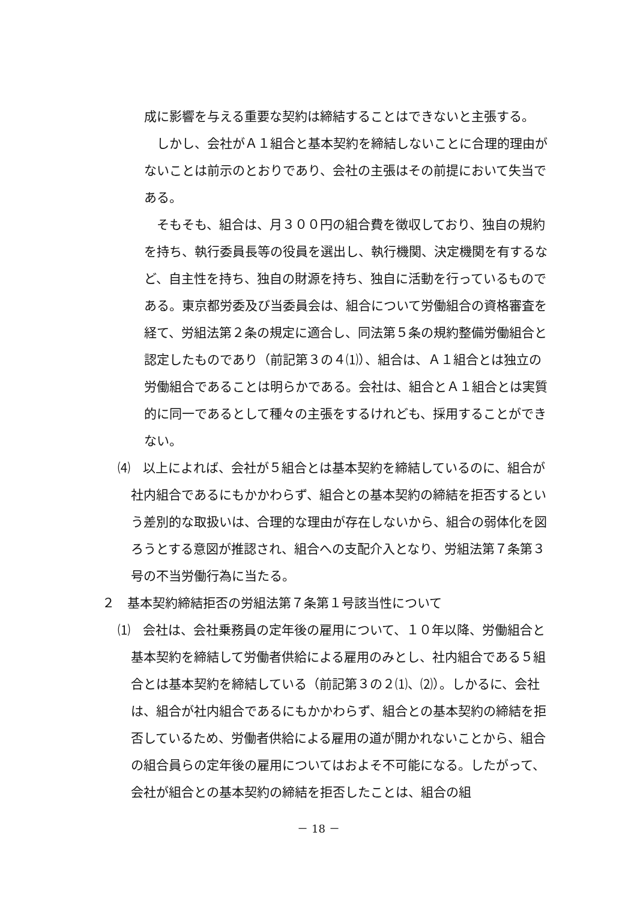成に影響を与える重要な契約は締結することはできないと主張する。
しかし、会社がＡ１組合と基本契約を締結しないことに合理的理由がないことは前示のとおりであり、会社の主張はその前提において失当である。
そもそも、組合は、月３００円の組合費を徴収しており、独自の規約を持ち、執行委員長等の役員を選出し、執行機関、決定機関を有するなど、自主性を持ち、独自の財源を持ち、独自に活動を行っているものである。東京都労委及び当委員会は、組合について労働組合の資格審査を経て、労組法第２条の規定に適合し、同法第５条の規約整備労働組合と認定したものであり（前記第３の４⑴）、組合は、Ａ１組合とは独立の労働組合であることは明らかである。会社は、組合とＡ１組合とは実質的に同一であるとして種々の主張をするけれども、採用することができない。
⑷　以上によれば、会社が５組合とは基本契約を締結しているのに、組合が社内組合であるにもかかわらず、組合との基本契約の締結を拒否するという差別的な取扱いは、合理的な理由が存在しないから、組合の弱体化を図ろうとする意図が推認され、組合への支配介入となり、労組法第７条第３号の不当労働行為に当たる。
２　基本契約締結拒否の労組法第７条第１号該当性について
⑴　会社は、会社乗務員の定年後の雇用について、１０年以降、労働組合と基本契約を締結して労働者供給による雇用のみとし、社内組合である５組合とは基本契約を締結している（前記第３の２⑴、⑵）。しかるに、会社は、組合が社内組合であるにもかかわらず、組合との基本契約の締結を拒否しているため、労働者供給による雇用の道が開かれないことから、組合の組合員らの定年後の雇用についてはおよそ不可能になる。したがって、会社が組合との基本契約の締結を拒否したことは、組合の組
－ 18 －